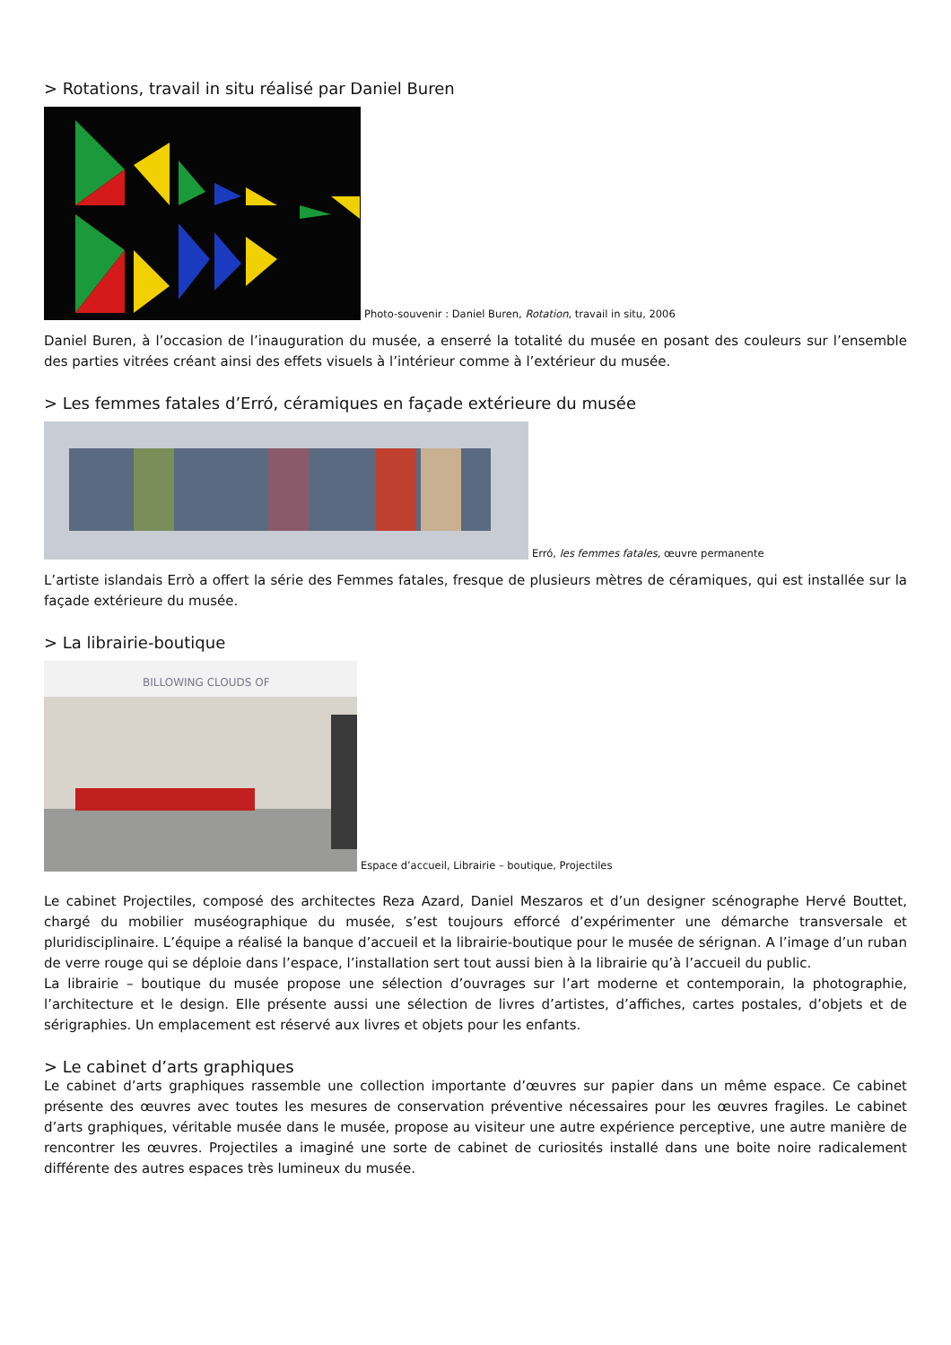> Rotations, travail in situ réalisé par Daniel Buren
Photo-souvenir : Daniel Buren, Rotation, travail in situ, 2006
Daniel Buren, à l’occasion de l’inauguration du musée, a enserré la totalité du musée en posant des couleurs sur l’ensemble des parties vitrées créant ainsi des effets visuels à l’intérieur comme à l’extérieur du musée.
> Les femmes fatales d’Erró, céramiques en façade extérieure du musée
Erró, les femmes fatales, œuvre permanente
L’artiste islandais Errò a offert la série des Femmes fatales, fresque de plusieurs mètres de céramiques, qui est installée sur la façade extérieure du musée.
> La librairie-boutique
BILLOWING CLOUDS OF
Espace d’accueil, Librairie – boutique, Projectiles
Le cabinet Projectiles, composé des architectes Reza Azard, Daniel Meszaros et d’un designer scénographe Hervé Bouttet, chargé du mobilier muséographique du musée, s’est toujours efforcé d’expérimenter une démarche transversale et pluridisciplinaire. L’équipe a réalisé la banque d’accueil et la librairie-boutique pour le musée de sérignan. A l’image d’un ruban de verre rouge qui se déploie dans l’espace, l’installation sert tout aussi bien à la librairie qu’à l’accueil du public.
La librairie – boutique du musée propose une sélection d’ouvrages sur l’art moderne et contemporain, la photographie, l’architecture et le design. Elle présente aussi une sélection de livres d’artistes, d’affiches, cartes postales, d’objets et de sérigraphies. Un emplacement est réservé aux livres et objets pour les enfants.
> Le cabinet d’arts graphiques
Le cabinet d’arts graphiques rassemble une collection importante d’œuvres sur papier dans un même espace. Ce cabinet présente des œuvres avec toutes les mesures de conservation préventive nécessaires pour les œuvres fragiles. Le cabinet d’arts graphiques, véritable musée dans le musée, propose au visiteur une autre expérience perceptive, une autre manière de rencontrer les œuvres. Projectiles a imaginé une sorte de cabinet de curiosités installé dans une boite noire radicalement différente des autres espaces très lumineux du musée.